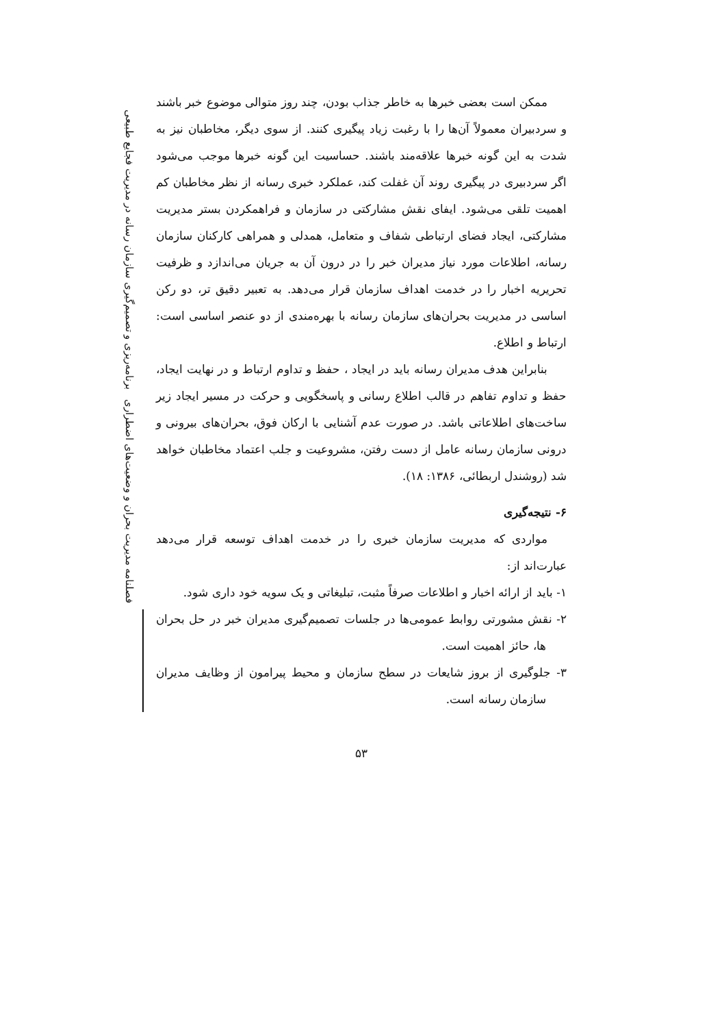فصلنامه مدیریت بحران و وضعیت‌های اضطراری برنامه‌ریزی و تصمیم‌گیری سازمان رسانه در مدیریت فجایع طبیعی
ممکن است بعضی خبرها به خاطر جذاب بودن، چند روز متوالی موضوع خبر باشند و سردبیران معمولاً آن‌ها را با رغبت زیاد پیگیری کنند. از سوی دیگر، مخاطبان نیز به شدت به این گونه خبرها علاقه‌مند باشند. حساسیت این گونه خبرها موجب می‌شود اگر سردبیری در پیگیری روند آن غفلت کند، عملکرد خبری رسانه از نظر مخاطبان کم اهمیت تلقی می‌شود. ایفای نقش مشارکتی در سازمان و فراهمکردن بستر مدیریت مشارکتی، ایجاد فضای ارتباطی شفاف و متعامل، همدلی و همراهی کارکنان سازمان رسانه، اطلاعات مورد نیاز مدیران خبر را در درون آن به جریان می‌اندازد و ظرفیت تحریریه اخبار را در خدمت اهداف سازمان قرار می‌دهد. به تعبیر دقیق تر، دو رکن اساسی در مدیریت بحران‌های سازمان رسانه با بهره‌مندی از دو عنصر اساسی است: ارتباط و اطلاع.
بنابراین هدف مدیران رسانه باید در ایجاد ، حفظ و تداوم ارتباط و در نهایت ایجاد، حفظ و تداوم تفاهم در قالب اطلاع رسانی و پاسخگویی و حرکت در مسیر ایجاد زیر ساخت‌های اطلاعاتی باشد. در صورت عدم آشنایی با ارکان فوق، بحران‌های بیرونی و درونی سازمان رسانه عامل از دست رفتن، مشروعیت و جلب اعتماد مخاطبان خواهد شد (روشندل اربطائی، ۱۳۸۶: ۱۸).
۶- نتیجه‌گیری
مواردی که مدیریت سازمان خبری را در خدمت اهداف توسعه قرار می‌دهد عبارت‌اند از:
۱- باید از ارائه اخبار و اطلاعات صرفاً مثبت، تبلیغاتی و یک سویه خود داری شود.
۲- نقش مشورتی روابط عمومی‌ها در جلسات تصمیم‌گیری مدیران خبر در حل بحران ها، حائز اهمیت است.
۳- جلوگیری از بروز شایعات در سطح سازمان و محیط پیرامون از وظایف مدیران سازمان رسانه است.
۵۳